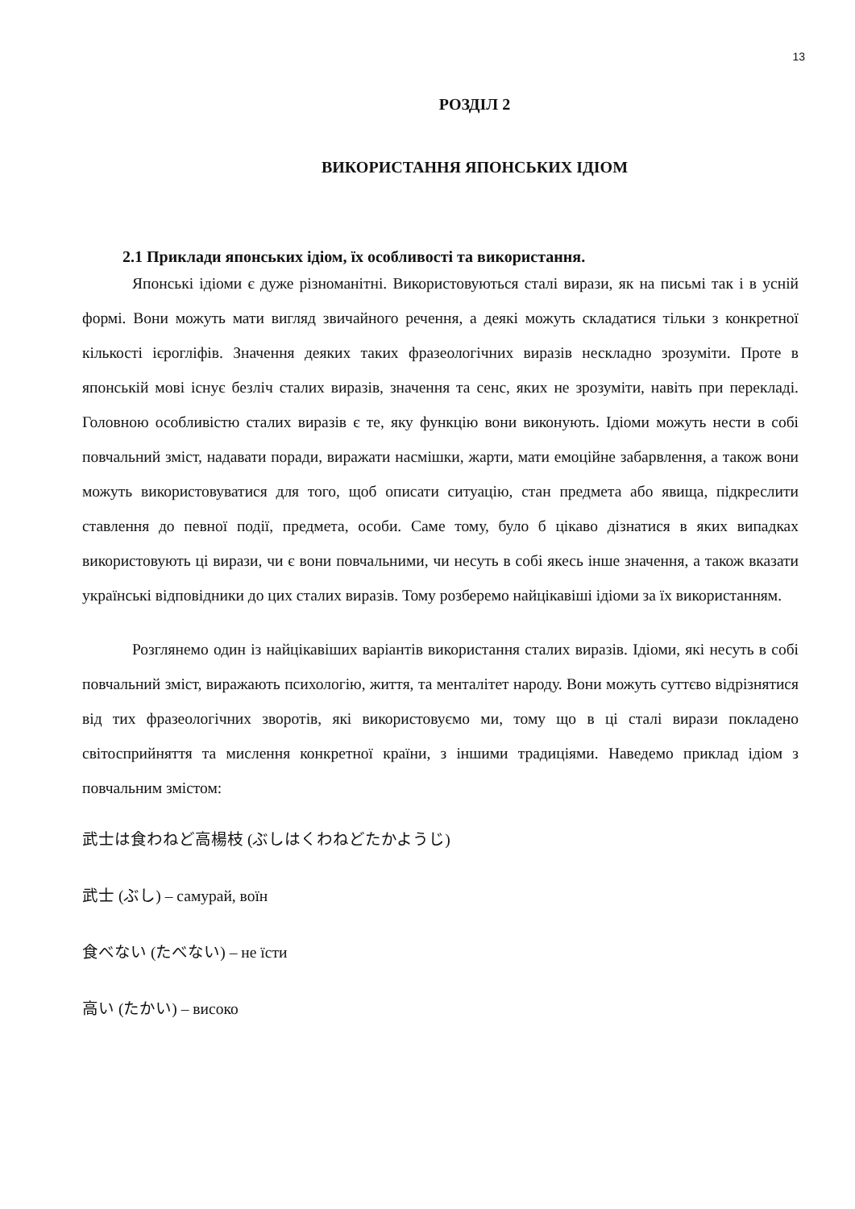13
РОЗДІЛ 2
ВИКОРИСТАННЯ ЯПОНСЬКИХ ІДІОМ
2.1 Приклади японських ідіом, їх особливості та використання.
Японські ідіоми є дуже різноманітні. Використовуються сталі вирази, як на письмі так і в усній формі. Вони можуть мати вигляд звичайного речення, а деякі можуть складатися тільки з конкретної кількості ієрогліфів. Значення деяких таких фразеологічних виразів нескладно зрозуміти. Проте в японській мові існує безліч сталих виразів, значення та сенс, яких не зрозуміти, навіть при перекладі. Головною особливістю сталих виразів є те, яку функцію вони виконують. Ідіоми можуть нести в собі повчальний зміст, надавати поради, виражати насмішки, жарти, мати емоційне забарвлення, а також вони можуть використовуватися для того, щоб описати ситуацію, стан предмета або явища, підкреслити ставлення до певної події, предмета, особи. Саме тому, було б цікаво дізнатися в яких випадках використовують ці вирази, чи є вони повчальними, чи несуть в собі якесь інше значення, а також вказати українські відповідники до цих сталих виразів. Тому розберемо найцікавіші ідіоми за їх використанням.
Розглянемо один із найцікавіших варіантів використання сталих виразів. Ідіоми, які несуть в собі повчальний зміст, виражають психологію, життя, та менталітет народу. Вони можуть суттєво відрізнятися від тих фразеологічних зворотів, які використовуємо ми, тому що в ці сталі вирази покладено світосприйняття та мислення конкретної країни, з іншими традиціями. Наведемо приклад ідіом з повчальним змістом:
武士は食わねど高楊枝 (ぶしはくわねどたかようじ)
武士 (ぶし) – самурай, воїн
食べない (たべない) – не їсти
高い (たかい) – високо